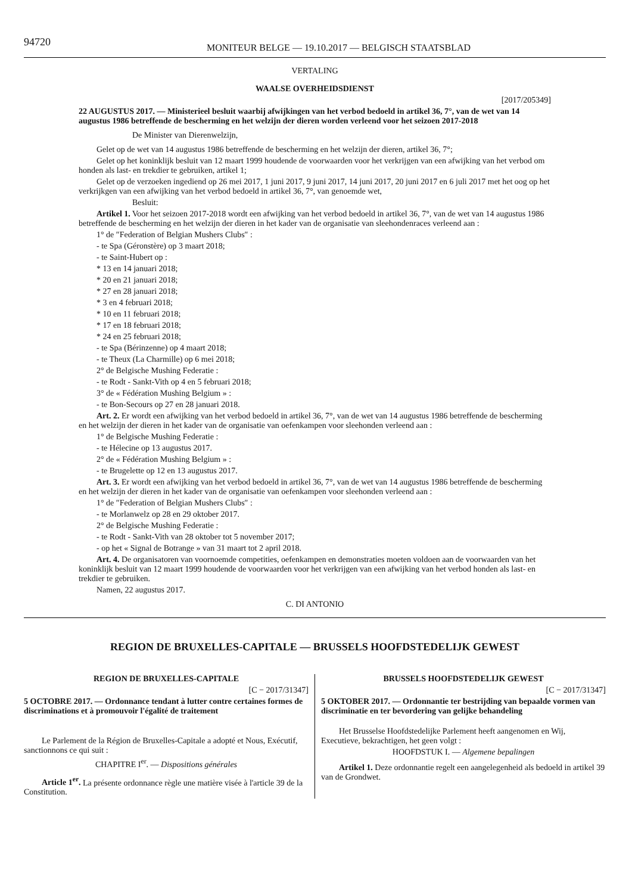94720
MONITEUR BELGE — 19.10.2017 — BELGISCH STAATSBLAD
VERTALING
WAALSE OVERHEIDSDIENST
[2017/205349]
22 AUGUSTUS 2017. — Ministerieel besluit waarbij afwijkingen van het verbod bedoeld in artikel 36, 7°, van de wet van 14 augustus 1986 betreffende de bescherming en het welzijn der dieren worden verleend voor het seizoen 2017-2018
De Minister van Dierenwelzijn,
Gelet op de wet van 14 augustus 1986 betreffende de bescherming en het welzijn der dieren, artikel 36, 7°;
Gelet op het koninklijk besluit van 12 maart 1999 houdende de voorwaarden voor het verkrijgen van een afwijking van het verbod om honden als last- en trekdier te gebruiken, artikel 1;
Gelet op de verzoeken ingediend op 26 mei 2017, 1 juni 2017, 9 juni 2017, 14 juni 2017, 20 juni 2017 en 6 juli 2017 met het oog op het verkrijkgen van een afwijking van het verbod bedoeld in artikel 36, 7°, van genoemde wet,
Besluit:
Artikel 1. Voor het seizoen 2017-2018 wordt een afwijking van het verbod bedoeld in artikel 36, 7°, van de wet van 14 augustus 1986 betreffende de bescherming en het welzijn der dieren in het kader van de organisatie van sleehondenraces verleend aan :
1° de ″Federation of Belgian Mushers Clubs″ :
- te Spa (Géronstère) op 3 maart 2018;
- te Saint-Hubert op :
* 13 en 14 januari 2018;
* 20 en 21 januari 2018;
* 27 en 28 januari 2018;
* 3 en 4 februari 2018;
* 10 en 11 februari 2018;
* 17 en 18 februari 2018;
* 24 en 25 februari 2018;
- te Spa (Bérinzenne) op 4 maart 2018;
- te Theux (La Charmille) op 6 mei 2018;
2° de Belgische Mushing Federatie :
- te Rodt - Sankt-Vith op 4 en 5 februari 2018;
3° de « Fédération Mushing Belgium » :
- te Bon-Secours op 27 en 28 januari 2018.
Art. 2. Er wordt een afwijking van het verbod bedoeld in artikel 36, 7°, van de wet van 14 augustus 1986 betreffende de bescherming en het welzijn der dieren in het kader van de organisatie van oefenkampen voor sleehonden verleend aan :
1° de Belgische Mushing Federatie :
- te Hélecine op 13 augustus 2017.
2° de « Fédération Mushing Belgium » :
- te Brugelette op 12 en 13 augustus 2017.
Art. 3. Er wordt een afwijking van het verbod bedoeld in artikel 36, 7°, van de wet van 14 augustus 1986 betreffende de bescherming en het welzijn der dieren in het kader van de organisatie van oefenkampen voor sleehonden verleend aan :
1° de ″Federation of Belgian Mushers Clubs″ :
- te Morlanwelz op 28 en 29 oktober 2017.
2° de Belgische Mushing Federatie :
- te Rodt - Sankt-Vith van 28 oktober tot 5 november 2017;
- op het « Signal de Botrange » van 31 maart tot 2 april 2018.
Art. 4. De organisatoren van voornoemde competities, oefenkampen en demonstraties moeten voldoen aan de voorwaarden van het koninklijk besluit van 12 maart 1999 houdende de voorwaarden voor het verkrijgen van een afwijking van het verbod honden als last- en trekdier te gebruiken.
Namen, 22 augustus 2017.
C. DI ANTONIO
REGION DE BRUXELLES-CAPITALE — BRUSSELS HOOFDSTEDELIJK GEWEST
REGION DE BRUXELLES-CAPITALE
[C − 2017/31347]
5 OCTOBRE 2017. — Ordonnance tendant à lutter contre certaines formes de discriminations et à promouvoir l'égalité de traitement
Le Parlement de la Région de Bruxelles-Capitale a adopté et Nous, Exécutif, sanctionnons ce qui suit :
CHAPITRE I<sup>er</sup>. — Dispositions générales
Article 1<sup>er</sup>. La présente ordonnance règle une matière visée à l'article 39 de la Constitution.
BRUSSELS HOOFDSTEDELIJK GEWEST
[C − 2017/31347]
5 OKTOBER 2017. — Ordonnantie ter bestrijding van bepaalde vormen van discriminatie en ter bevordering van gelijke behandeling
Het Brusselse Hoofdstedelijke Parlement heeft aangenomen en Wij, Executieve, bekrachtigen, het geen volgt :
HOOFDSTUK I. — Algemene bepalingen
Artikel 1. Deze ordonnantie regelt een aangelegenheid als bedoeld in artikel 39 van de Grondwet.